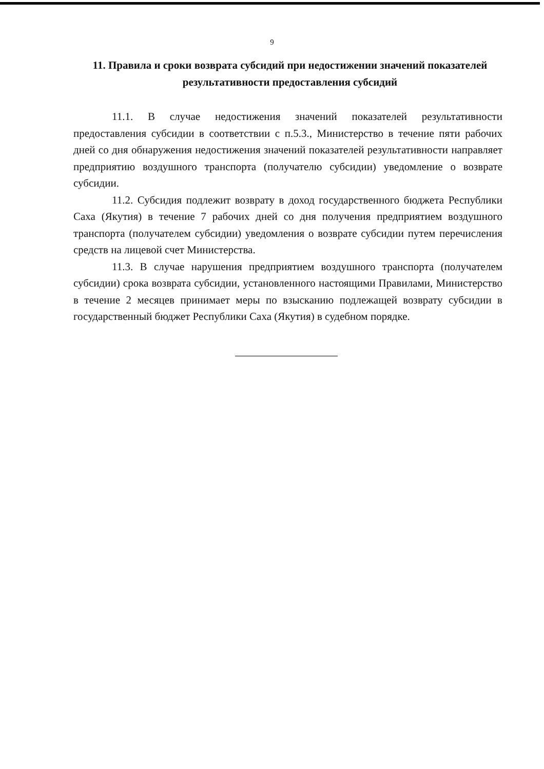9
11. Правила и сроки возврата субсидий при недостижении значений показателей результативности предоставления субсидий
11.1. В случае недостижения значений показателей результативности предоставления субсидии в соответствии с п.5.3., Министерство в течение пяти рабочих дней со дня обнаружения недостижения значений показателей результативности направляет предприятию воздушного транспорта (получателю субсидии) уведомление о возврате субсидии.
11.2. Субсидия подлежит возврату в доход государственного бюджета Республики Саха (Якутия) в течение 7 рабочих дней со дня получения предприятием воздушного транспорта (получателем субсидии) уведомления о возврате субсидии путем перечисления средств на лицевой счет Министерства.
11.3. В случае нарушения предприятием воздушного транспорта (получателем субсидии) срока возврата субсидии, установленного настоящими Правилами, Министерство в течение 2 месяцев принимает меры по взысканию подлежащей возврату субсидии в государственный бюджет Республики Саха (Якутия) в судебном порядке.